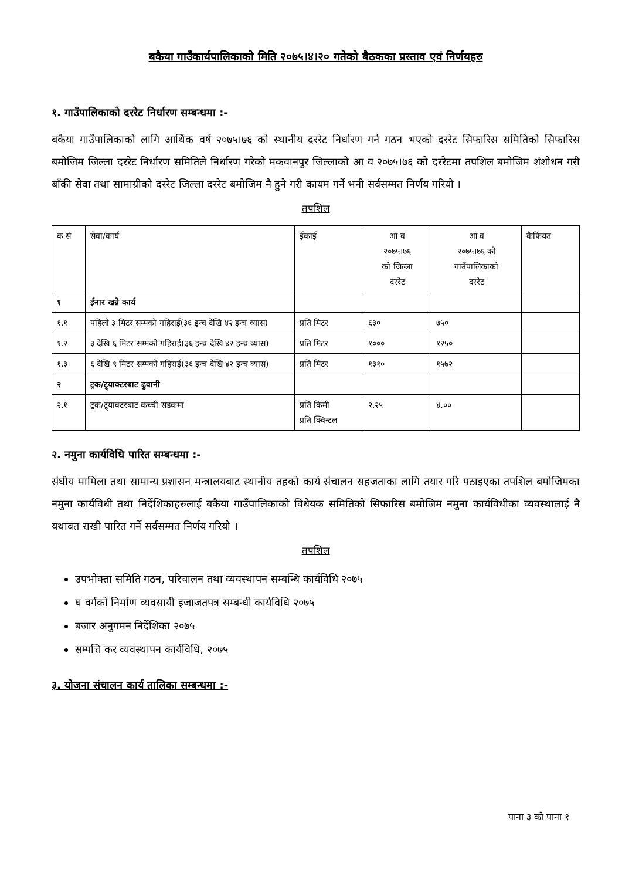बकैया गाउँकार्यपालिकाको मिति २०७५।४।२० गतेको बैठकका प्रस्ताव एवं निर्णयहरु
१. गाउँपालिकाको दररेट निर्धारण सम्बन्धमा :-
बकैया गाउँपालिकाको लागि आर्थिक वर्ष २०७५।७६ को स्थानीय दररेट निर्धारण गर्न गठन भएको दररेट सिफारिस समितिको सिफारिस बमोजिम जिल्ला दररेट निर्धारण समितिले निर्धारण गरेको मकवानपुर जिल्लाको आ व २०७५।७६ को दररेटमा तपशिल बमोजिम शंशोधन गरी बाँकी सेवा तथा सामाग्रीको दररेट जिल्ला दररेट बमोजिम नै हुने गरी कायम गर्ने भनी सर्वसम्मत निर्णय गरियो ।
तपशिल
| क सं | सेवा/कार्य | ईकाई | आ व २०७५।७६ को जिल्ला दररेट | आ व २०७५।७६ को गाउँपालिकाको दररेट | कैफियत |
| --- | --- | --- | --- | --- | --- |
| १ | ईनार खन्ने कार्य | | | | |
| १.१ | पहिलो ३ मिटर सम्मको गहिराई(३६ इन्च देखि ४२ इन्च व्यास) | प्रति मिटर | ६३० | ७५० | |
| १.२ | ३ देखि ६ मिटर सम्मको गहिराई(३६ इन्च देखि ४२ इन्च व्यास) | प्रति मिटर | १००० | १२५० | |
| १.३ | ६ देखि ९ मिटर सम्मको गहिराई(३६ इन्च देखि ४२ इन्च व्यास) | प्रति मिटर | १३१० | १५७२ | |
| २ | ट्रक/ट्र्याक्टरबाट ढुवानी | | | | |
| २.१ | ट्रक/ट्र्याक्टरबाट कच्ची सडकमा | प्रति किमी प्रति क्विन्टल | २.२५ | ४.०० | |
२. नमुना कार्यविधि पारित सम्बन्धमा :-
संघीय मामिला तथा सामान्य प्रशासन मन्त्रालयबाट स्थानीय तहको कार्य संचालन सहजताका लागि तयार गरि पठाइएका तपशिल बमोजिमका नमुना कार्यविधी तथा निर्देशिकाहरुलाई बकैया गाउँपालिकाको विधेयक समितिको सिफारिस बमोजिम नमुना कार्यविधीका व्यवस्थालाई नै यथावत राखी पारित गर्ने सर्वसम्मत निर्णय गरियो ।
तपशिल
उपभोक्ता समिति गठन, परिचालन तथा व्यवस्थापन सम्बन्धि कार्यविधि २०७५
घ वर्गको निर्माण व्यवसायी इजाजतपत्र सम्बन्धी कार्यविधि २०७५
बजार अनुगमन निर्देशिका २०७५
सम्पत्ति कर व्यवस्थापन कार्यविधि, २०७५
३. योजना संचालन कार्य तालिका सम्बन्धमा :-
पाना ३ को पाना १